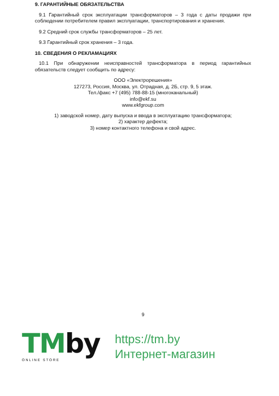9. ГАРАНТИЙНЫЕ ОБЯЗАТЕЛЬСТВА
9.1 Гарантийный срок эксплуатации трансформаторов – 3 года с даты продажи при соблюдении потребителем правил эксплуатации, транспортирования и хранения.
9.2 Средний срок службы трансформаторов – 25 лет.
9.3 Гарантийный срок хранения – 3 года.
10. СВЕДЕНИЯ О РЕКЛАМАЦИЯХ
10.1 При обнаружении неисправностей трансформатора в период гарантийных обязательств следует сообщить по адресу:
ООО «Электрорешения»
127273, Россия, Москва, ул. Отрадная, д. 2Б, стр. 9, 5 этаж.
Тел./факс +7 (495) 788-88-15 (многоканальный)
info@ekf.su
www.ekfgroup.com
1) заводской номер, дату выпуска и ввода в эксплуатацию трансформатора;
2) характер дефекта;
3) номер контактного телефона и свой адрес.
9
TMby
ONLINE STORE
https://tm.by
Интернет-магазин